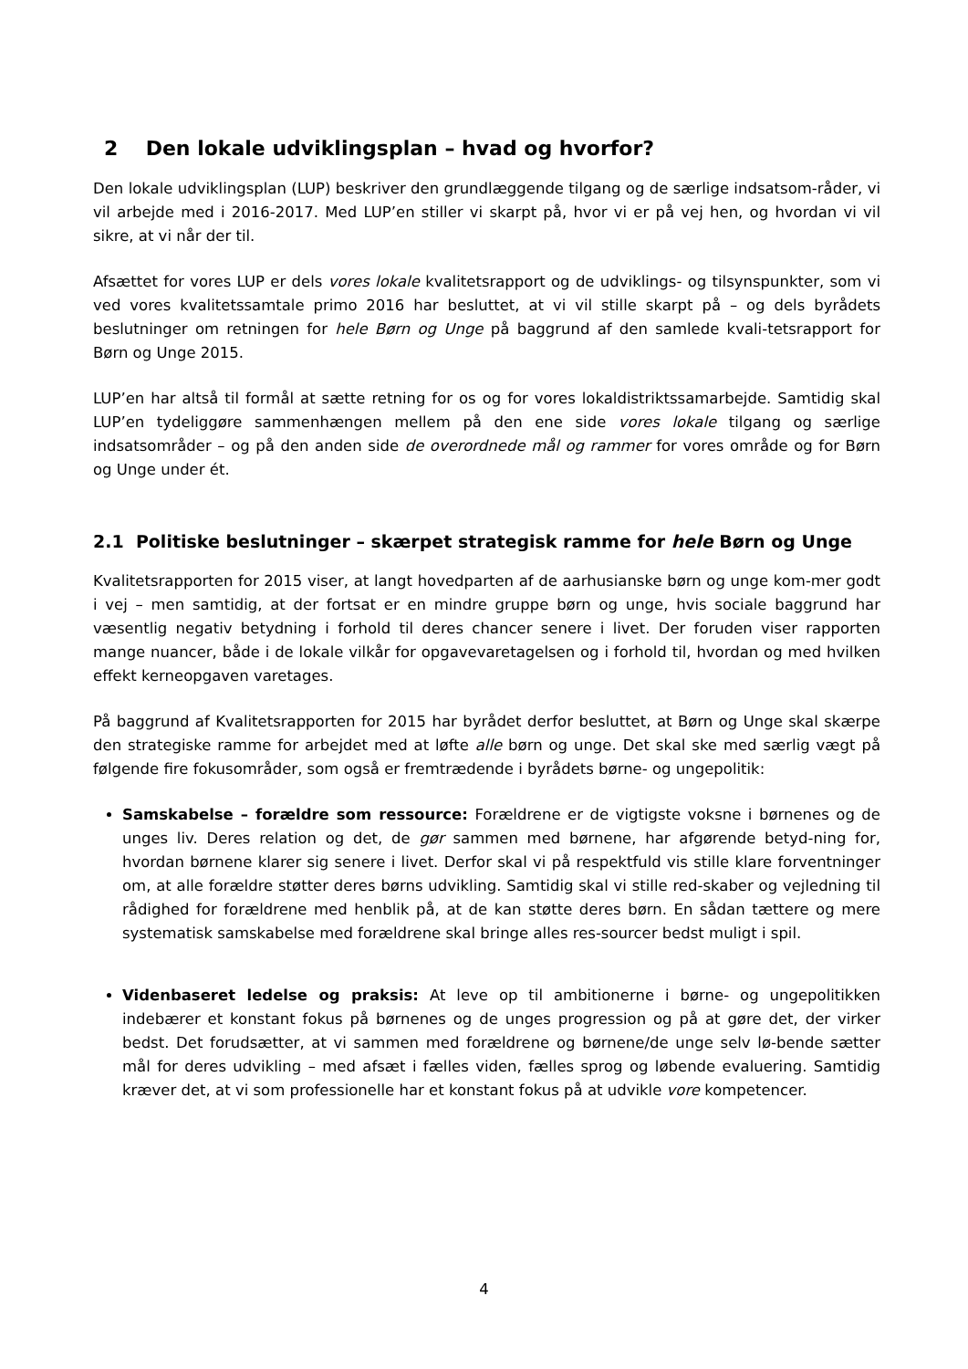2 Den lokale udviklingsplan – hvad og hvorfor?
Den lokale udviklingsplan (LUP) beskriver den grundlæggende tilgang og de særlige indsatsom-råder, vi vil arbejde med i 2016-2017. Med LUP’en stiller vi skarpt på, hvor vi er på vej hen, og hvordan vi vil sikre, at vi når der til.
Afsættet for vores LUP er dels vores lokale kvalitetsrapport og de udviklings- og tilsynspunkter, som vi ved vores kvalitetssamtale primo 2016 har besluttet, at vi vil stille skarpt på – og dels byrådets beslutninger om retningen for hele Børn og Unge på baggrund af den samlede kvali-tetsrapport for Børn og Unge 2015.
LUP’en har altså til formål at sætte retning for os og for vores lokaldistriktssamarbejde. Samtidig skal LUP’en tydeliggøre sammenhængen mellem på den ene side vores lokale tilgang og særlige indsatsområder – og på den anden side de overordnede mål og rammer for vores område og for Børn og Unge under ét.
2.1 Politiske beslutninger – skærpet strategisk ramme for hele Børn og Unge
Kvalitetsrapporten for 2015 viser, at langt hovedparten af de aarhusianske børn og unge kom-mer godt i vej – men samtidig, at der fortsat er en mindre gruppe børn og unge, hvis sociale baggrund har væsentlig negativ betydning i forhold til deres chancer senere i livet. Der foruden viser rapporten mange nuancer, både i de lokale vilkår for opgavevaretagelsen og i forhold til, hvordan og med hvilken effekt kerneopgaven varetages.
På baggrund af Kvalitetsrapporten for 2015 har byrådet derfor besluttet, at Børn og Unge skal skærpe den strategiske ramme for arbejdet med at løfte alle børn og unge. Det skal ske med særlig vægt på følgende fire fokusområder, som også er fremtrædende i byrådets børne- og ungepolitik:
Samskabelse – forældre som ressource: Forældrene er de vigtigste voksne i børnenes og de unges liv. Deres relation og det, de gør sammen med børnene, har afgørende betyd-ning for, hvordan børnene klarer sig senere i livet. Derfor skal vi på respektfuld vis stille klare forventninger om, at alle forældre støtter deres børns udvikling. Samtidig skal vi stille red-skaber og vejledning til rådighed for forældrene med henblik på, at de kan støtte deres børn. En sådan tættere og mere systematisk samskabelse med forældrene skal bringe alles res-sourcer bedst muligt i spil.
Videnbaseret ledelse og praksis: At leve op til ambitionerne i børne- og ungepolitikken indebærer et konstant fokus på børnenes og de unges progression og på at gøre det, der virker bedst. Det forudsætter, at vi sammen med forældrene og børnene/de unge selv lø-bende sætter mål for deres udvikling – med afsæt i fælles viden, fælles sprog og løbende evaluering. Samtidig kræver det, at vi som professionelle har et konstant fokus på at udvikle vore kompetencer.
4